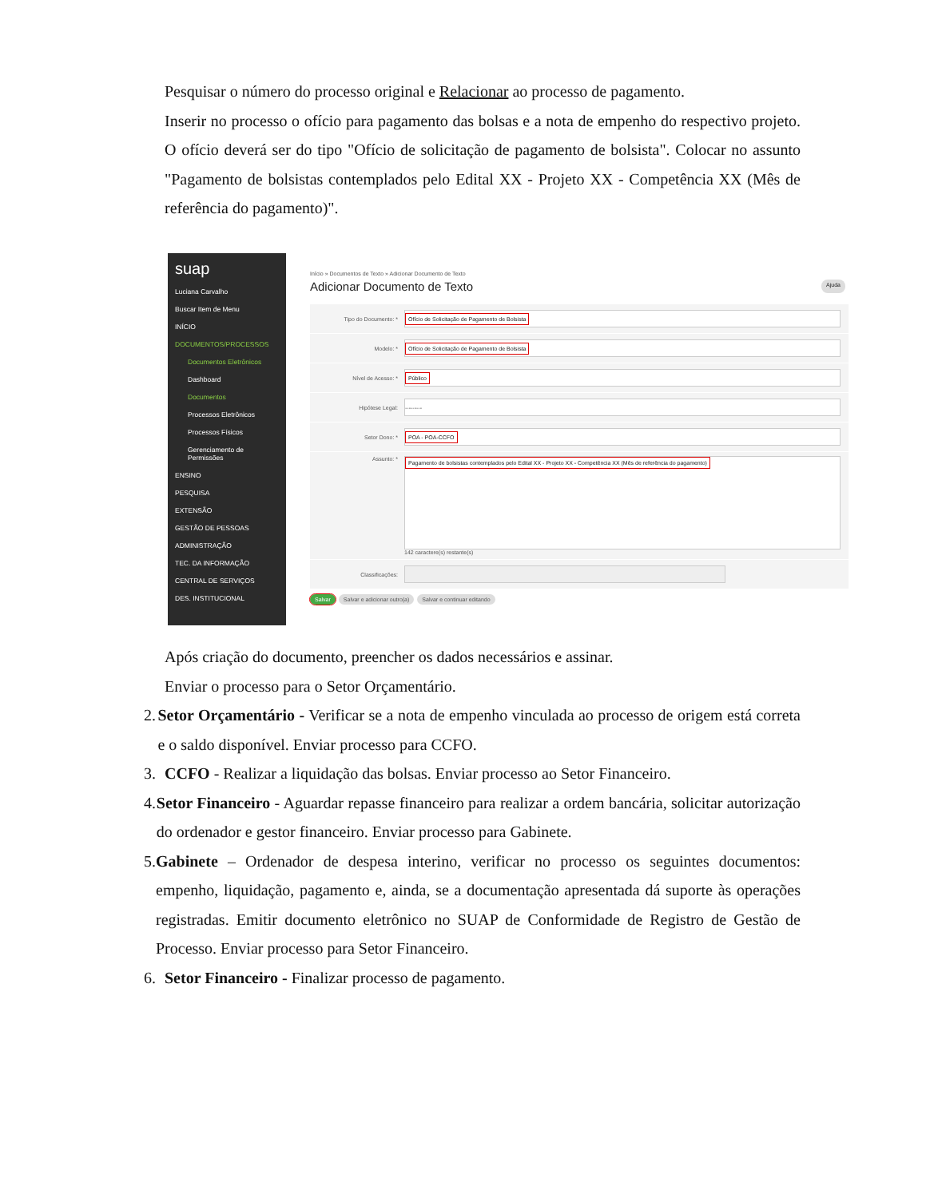Pesquisar o número do processo original e Relacionar ao processo de pagamento.
Inserir no processo o ofício para pagamento das bolsas e a nota de empenho do respectivo projeto. O ofício deverá ser do tipo "Ofício de solicitação de pagamento de bolsista". Colocar no assunto "Pagamento de bolsistas contemplados pelo Edital XX - Projeto XX - Competência XX (Mês de referência do pagamento)".
suap
Luciana Carvalho
Buscar Item de Menu
INÍCIO
DOCUMENTOS/PROCESSOS
Documentos Eletrônicos
Dashboard
Documentos
Processos Eletrônicos
Processos Físicos
Gerenciamento de Permissões
ENSINO
PESQUISA
EXTENSÃO
GESTÃO DE PESSOAS
ADMINISTRAÇÃO
TEC. DA INFORMAÇÃO
CENTRAL DE SERVIÇOS
DES. INSTITUCIONAL
Início » Documentos de Texto » Adicionar Documento de Texto
Adicionar Documento de Texto Ajuda
Tipo do Documento: *
Ofício de Solicitação de Pagamento de Bolsista
Modelo: *
Ofício de Solicitação de Pagamento de Bolsista
Nível de Acesso: *
Público
Hipótese Legal:
---------
Setor Dono: *
POA - POA-CCFO
Assunto: *
Pagamento de bolsistas contemplados pelo Edital XX - Projeto XX - Competência XX (Mês de referência do pagamento)
142 caractere(s) restante(s)
Classificações:
Salvar Salvar e adicionar outro(a) Salvar e continuar editando
Após criação do documento, preencher os dados necessários e assinar.
Enviar o processo para o Setor Orçamentário.
2. Setor Orçamentário - Verificar se a nota de empenho vinculada ao processo de origem está correta e o saldo disponível. Enviar processo para CCFO.
3. CCFO - Realizar a liquidação das bolsas. Enviar processo ao Setor Financeiro.
4. Setor Financeiro - Aguardar repasse financeiro para realizar a ordem bancária, solicitar autorização do ordenador e gestor financeiro. Enviar processo para Gabinete.
5. Gabinete – Ordenador de despesa interino, verificar no processo os seguintes documentos: empenho, liquidação, pagamento e, ainda, se a documentação apresentada dá suporte às operações registradas. Emitir documento eletrônico no SUAP de Conformidade de Registro de Gestão de Processo. Enviar processo para Setor Financeiro.
6. Setor Financeiro - Finalizar processo de pagamento.